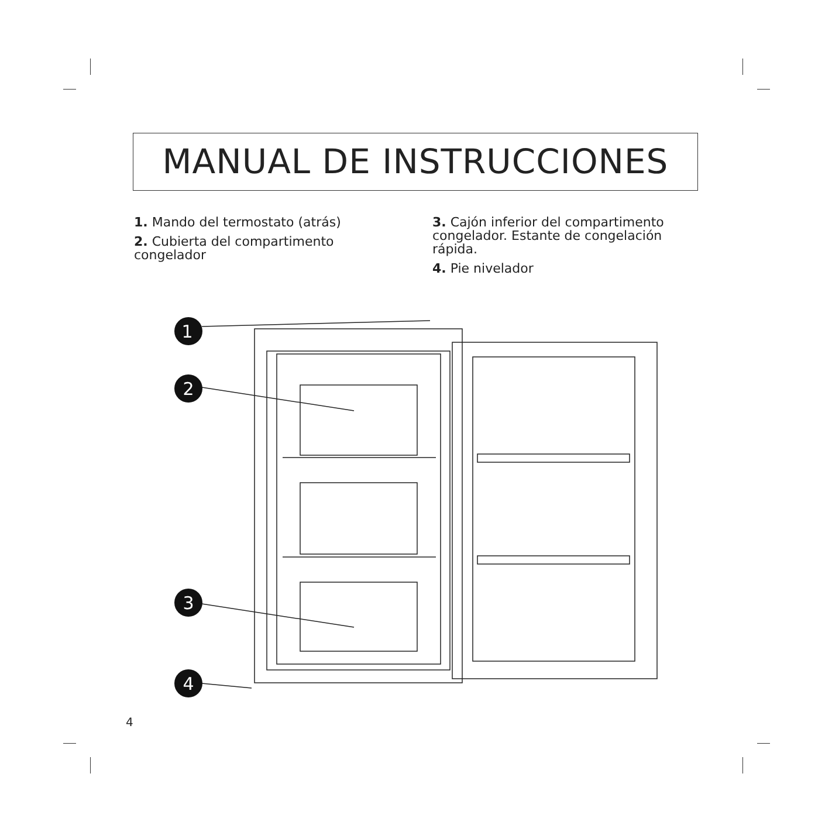MANUAL DE INSTRUCCIONES
1. Mando del termostato (atrás)
2. Cubierta del compartimento congelador
3. Cajón inferior del compartimento congelador. Estante de congelación rápida.
4. Pie nivelador
1
2
3
4
4